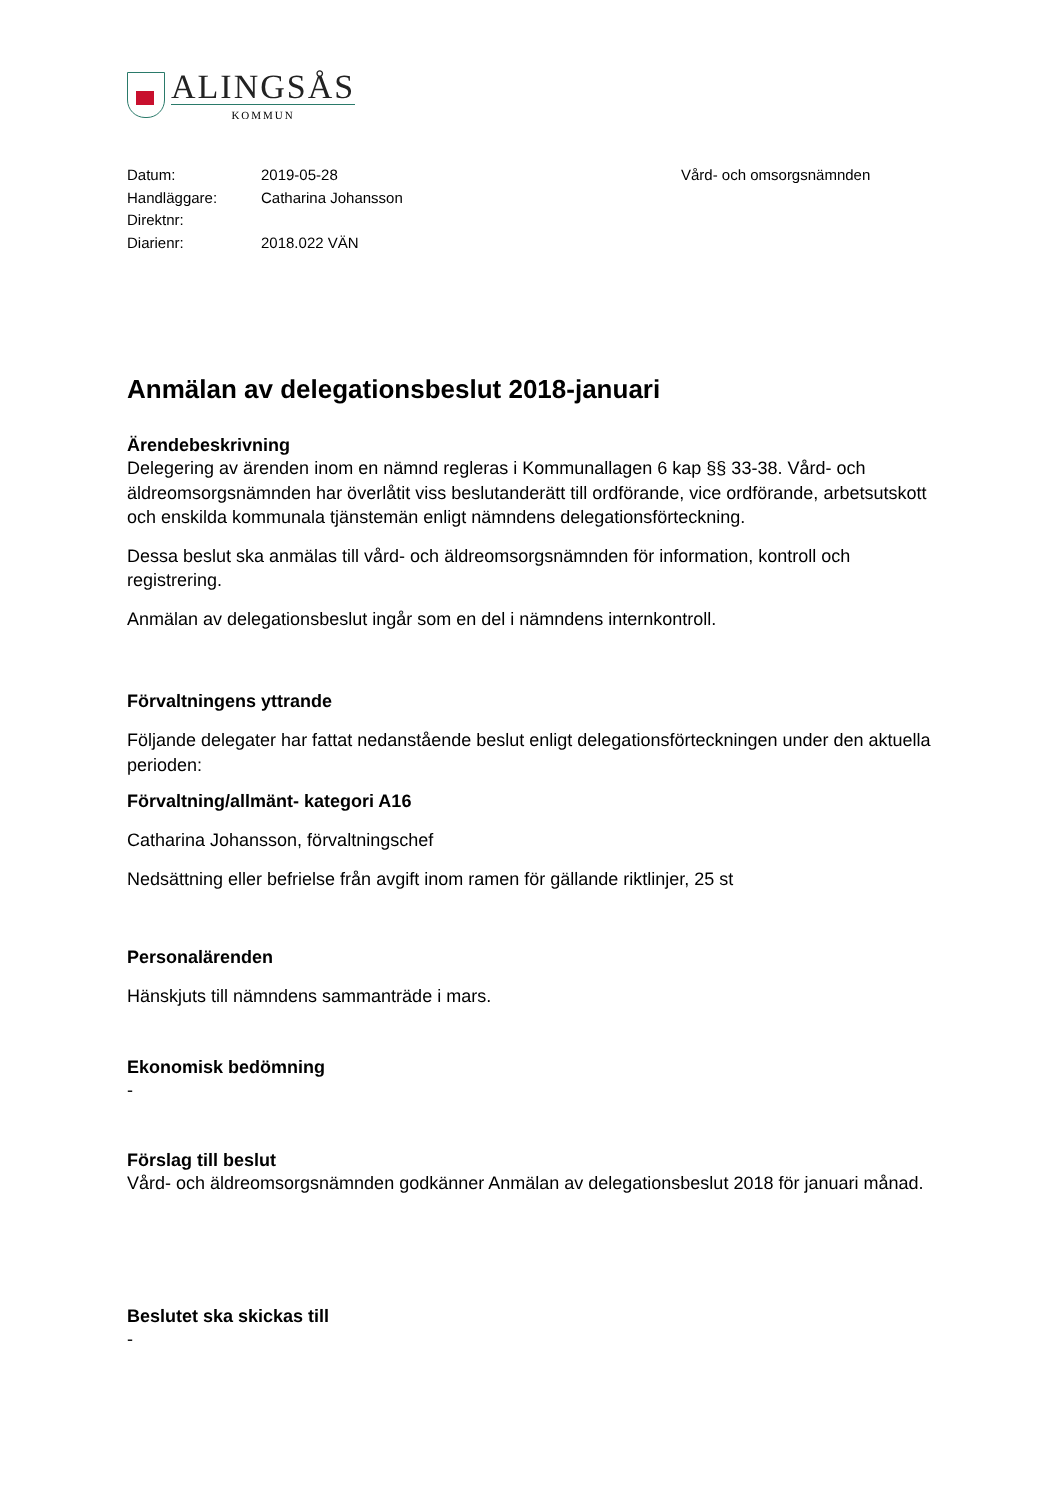ALINGSÅS
KOMMUN
Datum:
Handläggare:
Direktnr:
Diarienr:
2019-05-28
Catharina Johansson
2018.022 VÄN
Vård- och omsorgsnämnden
Anmälan av delegationsbeslut 2018-januari
Ärendebeskrivning
Delegering av ärenden inom en nämnd regleras i Kommunallagen 6 kap §§ 33-38. Vård- och äldreomsorgsnämnden har överlåtit viss beslutanderätt till ordförande, vice ordförande, arbetsutskott och enskilda kommunala tjänstemän enligt nämndens delegationsförteckning.
Dessa beslut ska anmälas till vård- och äldreomsorgsnämnden för information, kontroll och registrering.
Anmälan av delegationsbeslut ingår som en del i nämndens internkontroll.
Förvaltningens yttrande
Följande delegater har fattat nedanstående beslut enligt delegationsförteckningen under den aktuella perioden:
Förvaltning/allmänt- kategori A16
Catharina Johansson, förvaltningschef
Nedsättning eller befrielse från avgift inom ramen för gällande riktlinjer, 25 st
Personalärenden
Hänskjuts till nämndens sammanträde i mars.
Ekonomisk bedömning
-
Förslag till beslut
Vård- och äldreomsorgsnämnden godkänner Anmälan av delegationsbeslut 2018 för januari månad.
Beslutet ska skickas till
-